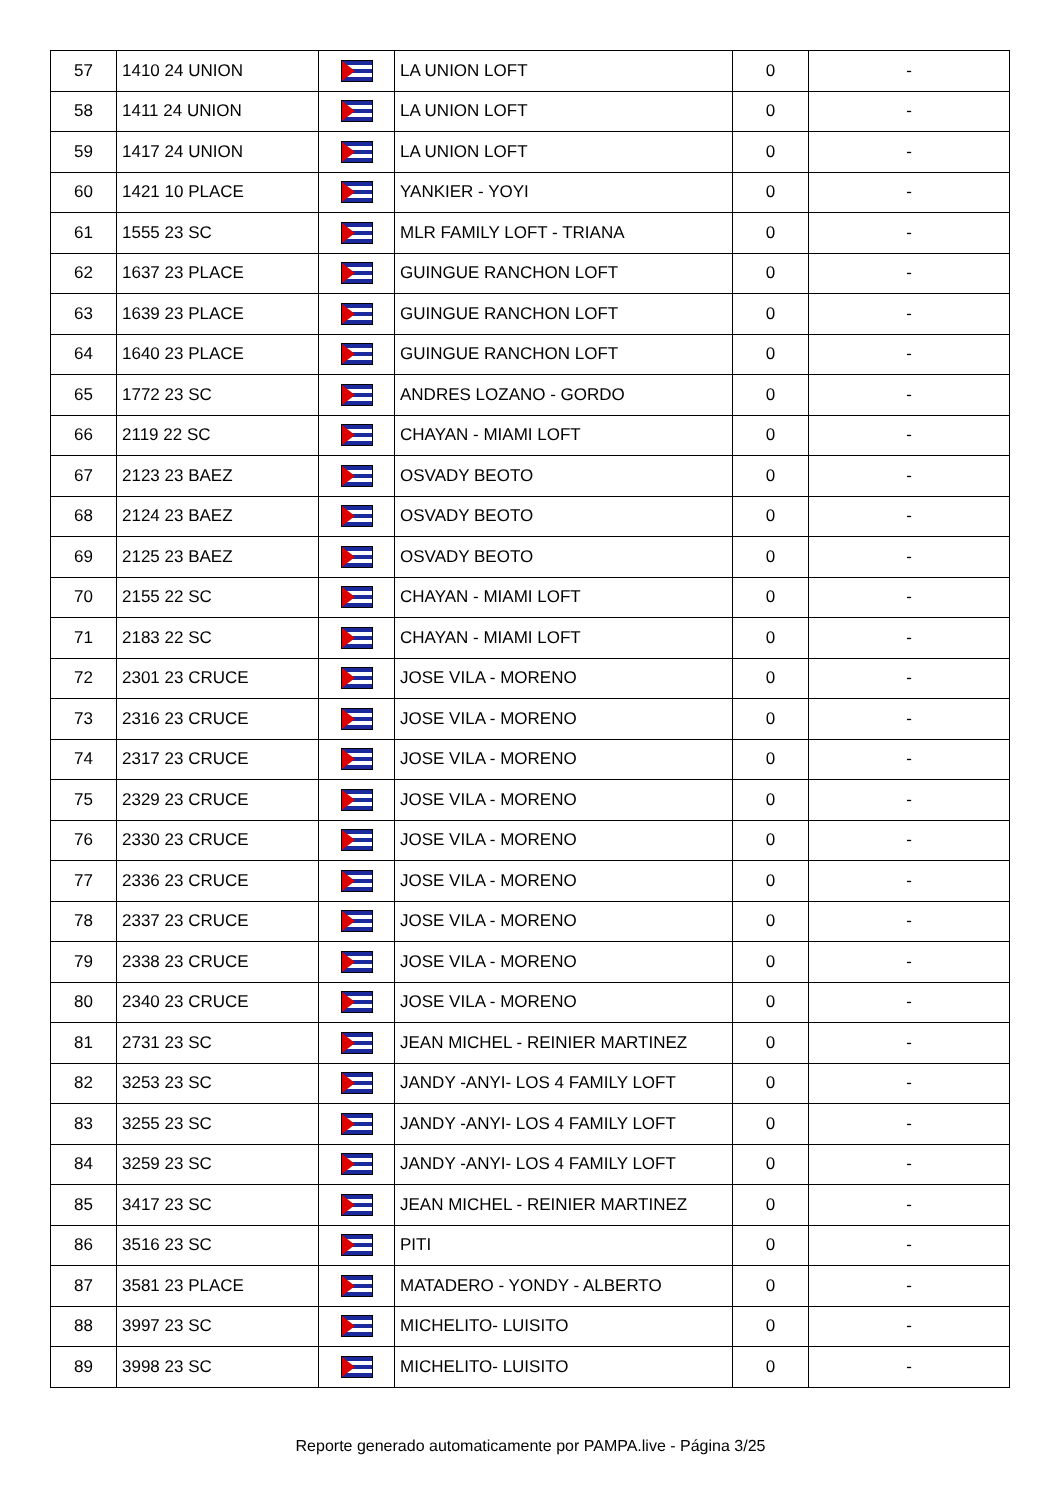| 57 | 1410 24 UNION | | LA UNION LOFT | 0 | - |
| 58 | 1411 24 UNION | | LA UNION LOFT | 0 | - |
| 59 | 1417 24 UNION | | LA UNION LOFT | 0 | - |
| 60 | 1421 10 PLACE | | YANKIER - YOYI | 0 | - |
| 61 | 1555 23 SC | | MLR FAMILY LOFT - TRIANA | 0 | - |
| 62 | 1637 23 PLACE | | GUINGUE RANCHON LOFT | 0 | - |
| 63 | 1639 23 PLACE | | GUINGUE RANCHON LOFT | 0 | - |
| 64 | 1640 23 PLACE | | GUINGUE RANCHON LOFT | 0 | - |
| 65 | 1772 23 SC | | ANDRES LOZANO - GORDO | 0 | - |
| 66 | 2119 22 SC | | CHAYAN - MIAMI LOFT | 0 | - |
| 67 | 2123 23 BAEZ | | OSVADY BEOTO | 0 | - |
| 68 | 2124 23 BAEZ | | OSVADY BEOTO | 0 | - |
| 69 | 2125 23 BAEZ | | OSVADY BEOTO | 0 | - |
| 70 | 2155 22 SC | | CHAYAN - MIAMI LOFT | 0 | - |
| 71 | 2183 22 SC | | CHAYAN - MIAMI LOFT | 0 | - |
| 72 | 2301 23 CRUCE | | JOSE VILA - MORENO | 0 | - |
| 73 | 2316 23 CRUCE | | JOSE VILA - MORENO | 0 | - |
| 74 | 2317 23 CRUCE | | JOSE VILA - MORENO | 0 | - |
| 75 | 2329 23 CRUCE | | JOSE VILA - MORENO | 0 | - |
| 76 | 2330 23 CRUCE | | JOSE VILA - MORENO | 0 | - |
| 77 | 2336 23 CRUCE | | JOSE VILA - MORENO | 0 | - |
| 78 | 2337 23 CRUCE | | JOSE VILA - MORENO | 0 | - |
| 79 | 2338 23 CRUCE | | JOSE VILA - MORENO | 0 | - |
| 80 | 2340 23 CRUCE | | JOSE VILA - MORENO | 0 | - |
| 81 | 2731 23 SC | | JEAN MICHEL - REINIER MARTINEZ | 0 | - |
| 82 | 3253 23 SC | | JANDY -ANYI- LOS 4 FAMILY LOFT | 0 | - |
| 83 | 3255 23 SC | | JANDY -ANYI- LOS 4 FAMILY LOFT | 0 | - |
| 84 | 3259 23 SC | | JANDY -ANYI- LOS 4 FAMILY LOFT | 0 | - |
| 85 | 3417 23 SC | | JEAN MICHEL - REINIER MARTINEZ | 0 | - |
| 86 | 3516 23 SC | | PITI | 0 | - |
| 87 | 3581 23 PLACE | | MATADERO - YONDY - ALBERTO | 0 | - |
| 88 | 3997 23 SC | | MICHELITO- LUISITO | 0 | - |
| 89 | 3998 23 SC | | MICHELITO- LUISITO | 0 | - |
Reporte generado automaticamente por PAMPA.live - Página 3/25